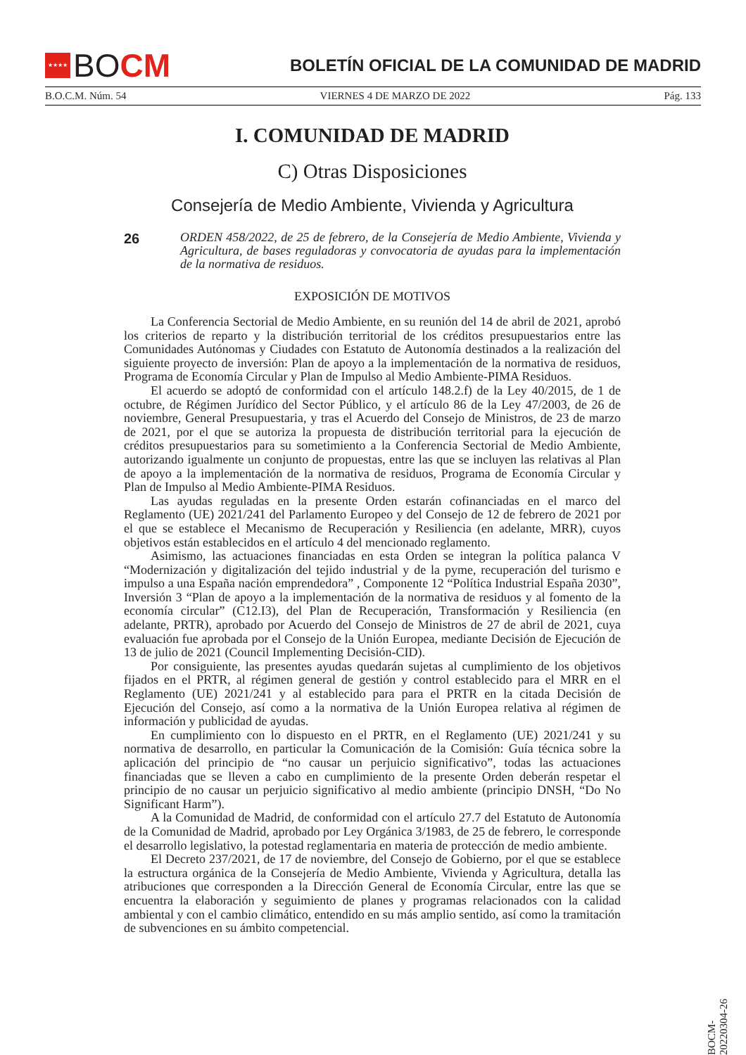★★★★ BO CM
BOLETÍN OFICIAL DE LA COMUNIDAD DE MADRID
B.O.C.M. Núm. 54 VIERNES 4 DE MARZO DE 2022 Pág. 133
I. COMUNIDAD DE MADRID
C) Otras Disposiciones
Consejería de Medio Ambiente, Vivienda y Agricultura
26
ORDEN 458/2022, de 25 de febrero, de la Consejería de Medio Ambiente, Vivienda y Agricultura, de bases reguladoras y convocatoria de ayudas para la implementación de la normativa de residuos.
EXPOSICIÓN DE MOTIVOS
La Conferencia Sectorial de Medio Ambiente, en su reunión del 14 de abril de 2021, aprobó los criterios de reparto y la distribución territorial de los créditos presupuestarios entre las Comunidades Autónomas y Ciudades con Estatuto de Autonomía destinados a la realización del siguiente proyecto de inversión: Plan de apoyo a la implementación de la normativa de residuos, Programa de Economía Circular y Plan de Impulso al Medio Ambiente-PIMA Residuos.
El acuerdo se adoptó de conformidad con el artículo 148.2.f) de la Ley 40/2015, de 1 de octubre, de Régimen Jurídico del Sector Público, y el artículo 86 de la Ley 47/2003, de 26 de noviembre, General Presupuestaria, y tras el Acuerdo del Consejo de Ministros, de 23 de marzo de 2021, por el que se autoriza la propuesta de distribución territorial para la ejecución de créditos presupuestarios para su sometimiento a la Conferencia Sectorial de Medio Ambiente, autorizando igualmente un conjunto de propuestas, entre las que se incluyen las relativas al Plan de apoyo a la implementación de la normativa de residuos, Programa de Economía Circular y Plan de Impulso al Medio Ambiente-PIMA Residuos.
Las ayudas reguladas en la presente Orden estarán cofinanciadas en el marco del Reglamento (UE) 2021/241 del Parlamento Europeo y del Consejo de 12 de febrero de 2021 por el que se establece el Mecanismo de Recuperación y Resiliencia (en adelante, MRR), cuyos objetivos están establecidos en el artículo 4 del mencionado reglamento.
Asimismo, las actuaciones financiadas en esta Orden se integran la política palanca V “Modernización y digitalización del tejido industrial y de la pyme, recuperación del turismo e impulso a una España nación emprendedora” , Componente 12 “Política Industrial España 2030”, Inversión 3 “Plan de apoyo a la implementación de la normativa de residuos y al fomento de la economía circular” (C12.I3), del Plan de Recuperación, Transformación y Resiliencia (en adelante, PRTR), aprobado por Acuerdo del Consejo de Ministros de 27 de abril de 2021, cuya evaluación fue aprobada por el Consejo de la Unión Europea, mediante Decisión de Ejecución de 13 de julio de 2021 (Council Implementing Decisión-CID).
Por consiguiente, las presentes ayudas quedarán sujetas al cumplimiento de los objetivos fijados en el PRTR, al régimen general de gestión y control establecido para el MRR en el Reglamento (UE) 2021/241 y al establecido para para el PRTR en la citada Decisión de Ejecución del Consejo, así como a la normativa de la Unión Europea relativa al régimen de información y publicidad de ayudas.
En cumplimiento con lo dispuesto en el PRTR, en el Reglamento (UE) 2021/241 y su normativa de desarrollo, en particular la Comunicación de la Comisión: Guía técnica sobre la aplicación del principio de “no causar un perjuicio significativo”, todas las actuaciones financiadas que se lleven a cabo en cumplimiento de la presente Orden deberán respetar el principio de no causar un perjuicio significativo al medio ambiente (principio DNSH, “Do No Significant Harm”).
A la Comunidad de Madrid, de conformidad con el artículo 27.7 del Estatuto de Autonomía de la Comunidad de Madrid, aprobado por Ley Orgánica 3/1983, de 25 de febrero, le corresponde el desarrollo legislativo, la potestad reglamentaria en materia de protección de medio ambiente.
El Decreto 237/2021, de 17 de noviembre, del Consejo de Gobierno, por el que se establece la estructura orgánica de la Consejería de Medio Ambiente, Vivienda y Agricultura, detalla las atribuciones que corresponden a la Dirección General de Economía Circular, entre las que se encuentra la elaboración y seguimiento de planes y programas relacionados con la calidad ambiental y con el cambio climático, entendido en su más amplio sentido, así como la tramitación de subvenciones en su ámbito competencial.
BOCM-20220304-26